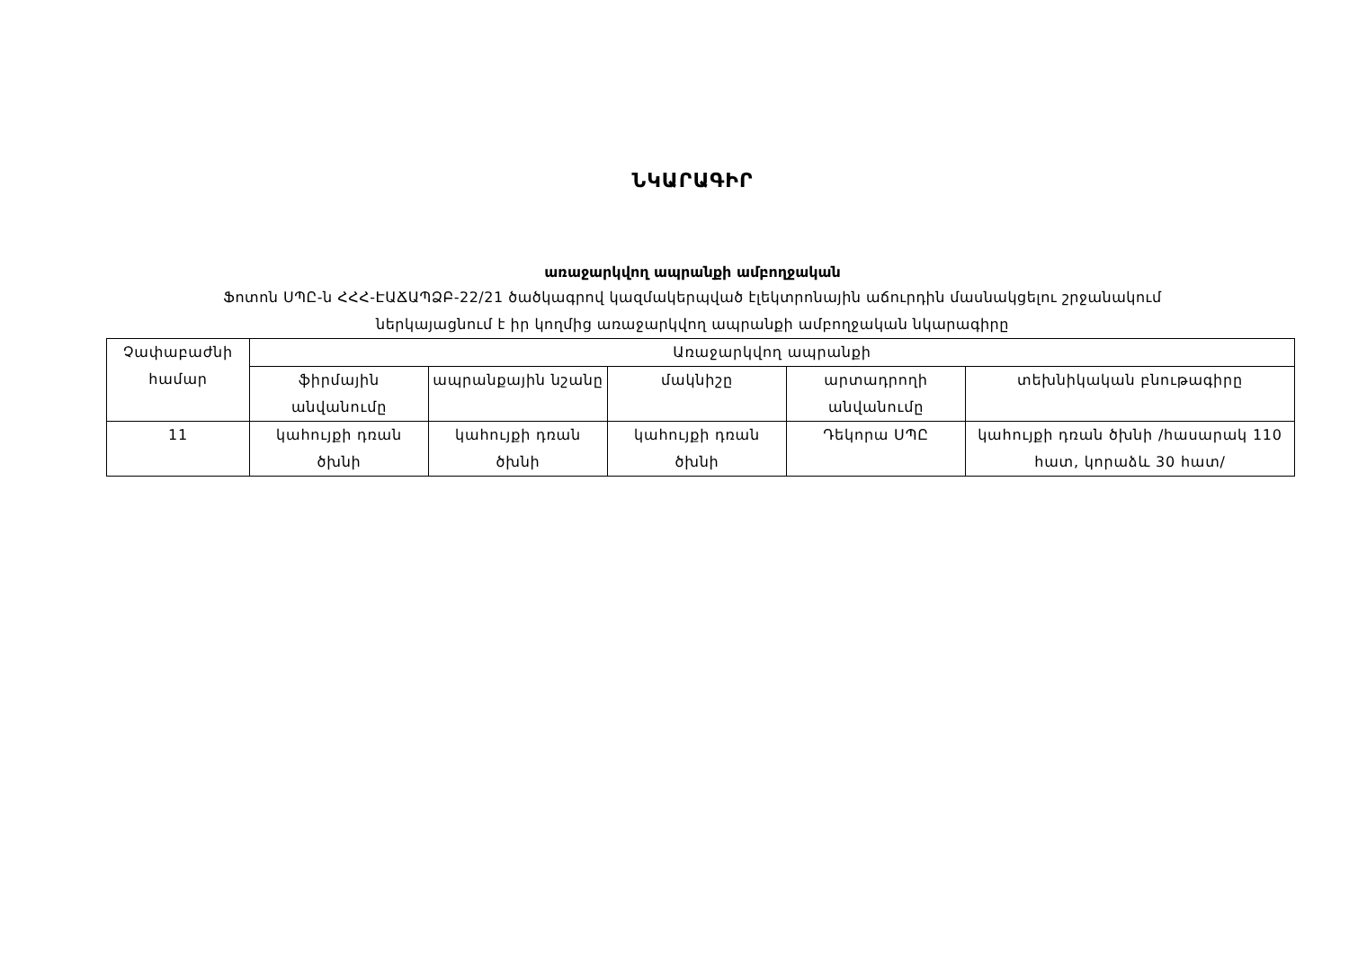ՆԿԱՐԱԳԻՐ
առաջարկվող ապրանքի ամբողջական
Ֆոտոն ՍՊԸ-ն ՀՀՀ-ԷԱՃԱՊՁԲ-22/21 ծածկագրով կազմակերպված էլեկտրոնային աճուրդին մասնակցելու շրջանակում
ներկայացնում է իր կողմից առաջարկվող ապրանքի ամբողջական նկարագիրը
| Չափաբաժնի համար | Առաջարկվող ապրանքի | | | | |
| --- | --- | --- | --- | --- | --- |
| | ֆիրմային անվանումը | ապրանքային նշանը | մակնիշը | արտադրողի անվանումը | տեխնիկական բնութագիրը |
| 11 | կահույքի դռան ծխնի | կահույքի դռան ծխնի | կահույքի դռան ծխնի | Դեկորա ՍՊԸ | կահույքի դռան ծխնի /հասարակ 110 հատ, կորաձև 30 հատ/ |